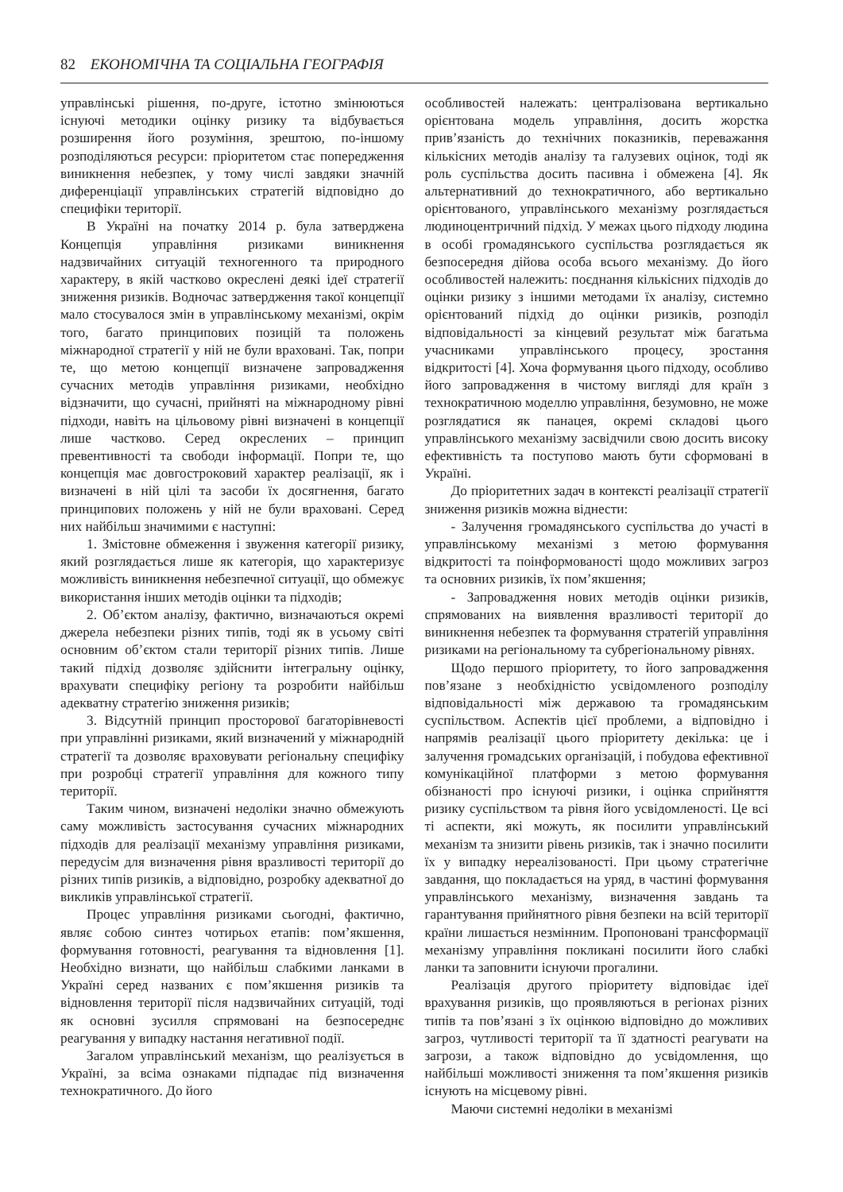82 ЕКОНОМІЧНА ТА СОЦІАЛЬНА ГЕОГРАФІЯ
управлінські рішення, по-друге, істотно змінюються існуючі методики оцінку ризику та відбувається розширення його розуміння, зрештою, по-іншому розподіляються ресурси: пріоритетом стає попередження виникнення небезпек, у тому числі завдяки значній диференціації управлінських стратегій відповідно до специфіки території.
В Україні на початку 2014 р. була затверджена Концепція управління ризиками виникнення надзвичайних ситуацій техногенного та природного характеру, в якій частково окреслені деякі ідеї стратегії зниження ризиків. Водночас затвердження такої концепції мало стосувалося змін в управлінському механізмі, окрім того, багато принципових позицій та положень міжнародної стратегії у ній не були враховані. Так, попри те, що метою концепції визначене запровадження сучасних методів управління ризиками, необхідно відзначити, що сучасні, прийняті на міжнародному рівні підходи, навіть на цільовому рівні визначені в концепції лише частково. Серед окреслених – принцип превентивності та свободи інформації. Попри те, що концепція має довгостроковий характер реалізації, як і визначені в ній цілі та засоби їх досягнення, багато принципових положень у ній не були враховані. Серед них найбільш значимими є наступні:
1. Змістовне обмеження і звуження категорії ризику, який розглядається лише як категорія, що характеризує можливість виникнення небезпечної ситуації, що обмежує використання інших методів оцінки та підходів;
2. Об’єктом аналізу, фактично, визначаються окремі джерела небезпеки різних типів, тоді як в усьому світі основним об’єктом стали території різних типів. Лише такий підхід дозволяє здійснити інтегральну оцінку, врахувати специфіку регіону та розробити найбільш адекватну стратегію зниження ризиків;
3. Відсутній принцип просторової багаторівневості при управлінні ризиками, який визначений у міжнародній стратегії та дозволяє враховувати регіональну специфіку при розробці стратегії управління для кожного типу території.
Таким чином, визначені недоліки значно обмежують саму можливість застосування сучасних міжнародних підходів для реалізації механізму управління ризиками, передусім для визначення рівня вразливості території до різних типів ризиків, а відповідно, розробку адекватної до викликів управлінської стратегії.
Процес управління ризиками сьогодні, фактично, являє собою синтез чотирьох етапів: пом’якшення, формування готовності, реагування та відновлення [1]. Необхідно визнати, що найбільш слабкими ланками в Україні серед названих є пом’якшення ризиків та відновлення території після надзвичайних ситуацій, тоді як основні зусилля спрямовані на безпосереднє реагування у випадку настання негативної події.
Загалом управлінський механізм, що реалізується в Україні, за всіма ознаками підпадає під визначення технократичного. До його
особливостей належать: централізована вертикально орієнтована модель управління, досить жорстка прив’язаність до технічних показників, переважання кількісних методів аналізу та галузевих оцінок, тоді як роль суспільства досить пасивна і обмежена [4]. Як альтернативний до технократичного, або вертикально орієнтованого, управлінського механізму розглядається людиноцентричний підхід. У межах цього підходу людина в особі громадянського суспільства розглядається як безпосередня дійова особа всього механізму. До його особливостей належить: поєднання кількісних підходів до оцінки ризику з іншими методами їх аналізу, системно орієнтований підхід до оцінки ризиків, розподіл відповідальності за кінцевий результат між багатьма учасниками управлінського процесу, зростання відкритості [4]. Хоча формування цього підходу, особливо його запровадження в чистому вигляді для країн з технократичною моделлю управління, безумовно, не може розглядатися як панацея, окремі складові цього управлінського механізму засвідчили свою досить високу ефективність та поступово мають бути сформовані в Україні.
До пріоритетних задач в контексті реалізації стратегії зниження ризиків можна віднести:
- Залучення громадянського суспільства до участі в управлінському механізмі з метою формування відкритості та поінформованості щодо можливих загроз та основних ризиків, їх пом’якшення;
- Запровадження нових методів оцінки ризиків, спрямованих на виявлення вразливості території до виникнення небезпек та формування стратегій управління ризиками на регіональному та субрегіональному рівнях.
Щодо першого пріоритету, то його запровадження пов’язане з необхідністю усвідомленого розподілу відповідальності між державою та громадянським суспільством. Аспектів цієї проблеми, а відповідно і напрямів реалізації цього пріоритету декілька: це і залучення громадських організацій, і побудова ефективної комунікаційної платформи з метою формування обізнаності про існуючі ризики, і оцінка сприйняття ризику суспільством та рівня його усвідомленості. Це всі ті аспекти, які можуть, як посилити управлінський механізм та знизити рівень ризиків, так і значно посилити їх у випадку нереалізованості. При цьому стратегічне завдання, що покладається на уряд, в частині формування управлінського механізму, визначення завдань та гарантування прийнятного рівня безпеки на всій території країни лишається незмінним. Пропоновані трансформації механізму управління покликані посилити його слабкі ланки та заповнити існуючи прогалини.
Реалізація другого пріоритету відповідає ідеї врахування ризиків, що проявляються в регіонах різних типів та пов’язані з їх оцінкою відповідно до можливих загроз, чутливості території та її здатності реагувати на загрози, а також відповідно до усвідомлення, що найбільші можливості зниження та пом’якшення ризиків існують на місцевому рівні.
Маючи системні недоліки в механізмі